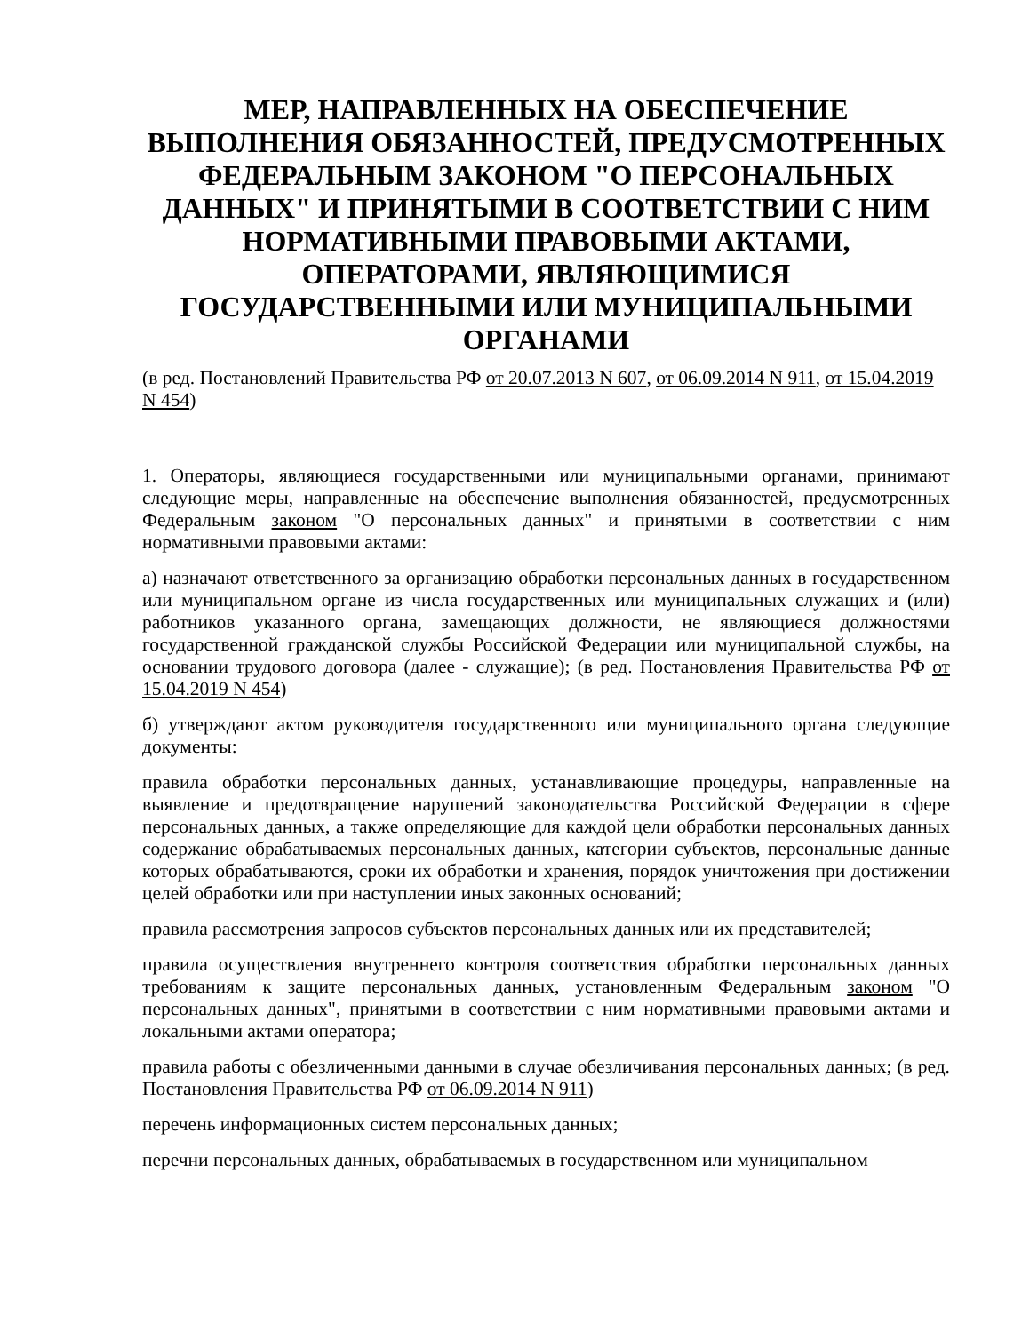МЕР, НАПРАВЛЕННЫХ НА ОБЕСПЕЧЕНИЕ ВЫПОЛНЕНИЯ ОБЯЗАННОСТЕЙ, ПРЕДУСМОТРЕННЫХ ФЕДЕРАЛЬНЫМ ЗАКОНОМ "О ПЕРСОНАЛЬНЫХ ДАННЫХ" И ПРИНЯТЫМИ В СООТВЕТСТВИИ С НИМ НОРМАТИВНЫМИ ПРАВОВЫМИ АКТАМИ, ОПЕРАТОРАМИ, ЯВЛЯЮЩИМИСЯ ГОСУДАРСТВЕННЫМИ ИЛИ МУНИЦИПАЛЬНЫМИ ОРГАНАМИ
(в ред. Постановлений Правительства РФ от 20.07.2013 N 607, от 06.09.2014 N 911, от 15.04.2019 N 454)
1. Операторы, являющиеся государственными или муниципальными органами, принимают следующие меры, направленные на обеспечение выполнения обязанностей, предусмотренных Федеральным законом "О персональных данных" и принятыми в соответствии с ним нормативными правовыми актами:
а) назначают ответственного за организацию обработки персональных данных в государственном или муниципальном органе из числа государственных или муниципальных служащих и (или) работников указанного органа, замещающих должности, не являющиеся должностями государственной гражданской службы Российской Федерации или муниципальной службы, на основании трудового договора (далее - служащие); (в ред. Постановления Правительства РФ от 15.04.2019 N 454)
б) утверждают актом руководителя государственного или муниципального органа следующие документы:
правила обработки персональных данных, устанавливающие процедуры, направленные на выявление и предотвращение нарушений законодательства Российской Федерации в сфере персональных данных, а также определяющие для каждой цели обработки персональных данных содержание обрабатываемых персональных данных, категории субъектов, персональные данные которых обрабатываются, сроки их обработки и хранения, порядок уничтожения при достижении целей обработки или при наступлении иных законных оснований;
правила рассмотрения запросов субъектов персональных данных или их представителей;
правила осуществления внутреннего контроля соответствия обработки персональных данных требованиям к защите персональных данных, установленным Федеральным законом "О персональных данных", принятыми в соответствии с ним нормативными правовыми актами и локальными актами оператора;
правила работы с обезличенными данными в случае обезличивания персональных данных; (в ред. Постановления Правительства РФ от 06.09.2014 N 911)
перечень информационных систем персональных данных;
перечни персональных данных, обрабатываемых в государственном или муниципальном